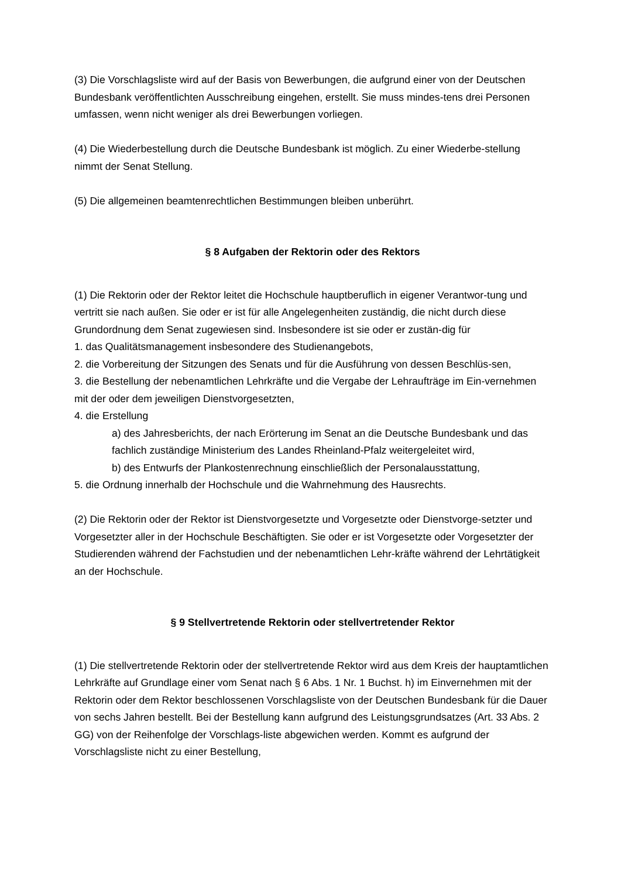(3) Die Vorschlagsliste wird auf der Basis von Bewerbungen, die aufgrund einer von der Deutschen Bundesbank veröffentlichten Ausschreibung eingehen, erstellt. Sie muss mindes-tens drei Personen umfassen, wenn nicht weniger als drei Bewerbungen vorliegen.
(4) Die Wiederbestellung durch die Deutsche Bundesbank ist möglich. Zu einer Wiederbe-stellung nimmt der Senat Stellung.
(5) Die allgemeinen beamtenrechtlichen Bestimmungen bleiben unberührt.
§ 8 Aufgaben der Rektorin oder des Rektors
(1) Die Rektorin oder der Rektor leitet die Hochschule hauptberuflich in eigener Verantwor-tung und vertritt sie nach außen. Sie oder er ist für alle Angelegenheiten zuständig, die nicht durch diese Grundordnung dem Senat zugewiesen sind. Insbesondere ist sie oder er zustän-dig für
1. das Qualitätsmanagement insbesondere des Studienangebots,
2. die Vorbereitung der Sitzungen des Senats und für die Ausführung von dessen Beschlüs-sen,
3. die Bestellung der nebenamtlichen Lehrkräfte und die Vergabe der Lehraufträge im Ein-vernehmen mit der oder dem jeweiligen Dienstvorgesetzten,
4. die Erstellung
a) des Jahresberichts, der nach Erörterung im Senat an die Deutsche Bundesbank und das fachlich zuständige Ministerium des Landes Rheinland-Pfalz weitergeleitet wird,
b) des Entwurfs der Plankostenrechnung einschließlich der Personalausstattung,
5. die Ordnung innerhalb der Hochschule und die Wahrnehmung des Hausrechts.
(2) Die Rektorin oder der Rektor ist Dienstvorgesetzte und Vorgesetzte oder Dienstvorge-setzter und Vorgesetzter aller in der Hochschule Beschäftigten. Sie oder er ist Vorgesetzte oder Vorgesetzter der Studierenden während der Fachstudien und der nebenamtlichen Lehr-kräfte während der Lehrtätigkeit an der Hochschule.
§ 9 Stellvertretende Rektorin oder stellvertretender Rektor
(1) Die stellvertretende Rektorin oder der stellvertretende Rektor wird aus dem Kreis der hauptamtlichen Lehrkräfte auf Grundlage einer vom Senat nach § 6 Abs. 1 Nr. 1 Buchst. h) im Einvernehmen mit der Rektorin oder dem Rektor beschlossenen Vorschlagsliste von der Deutschen Bundesbank für die Dauer von sechs Jahren bestellt. Bei der Bestellung kann aufgrund des Leistungsgrundsatzes (Art. 33 Abs. 2 GG) von der Reihenfolge der Vorschlags-liste abgewichen werden. Kommt es aufgrund der Vorschlagsliste nicht zu einer Bestellung,